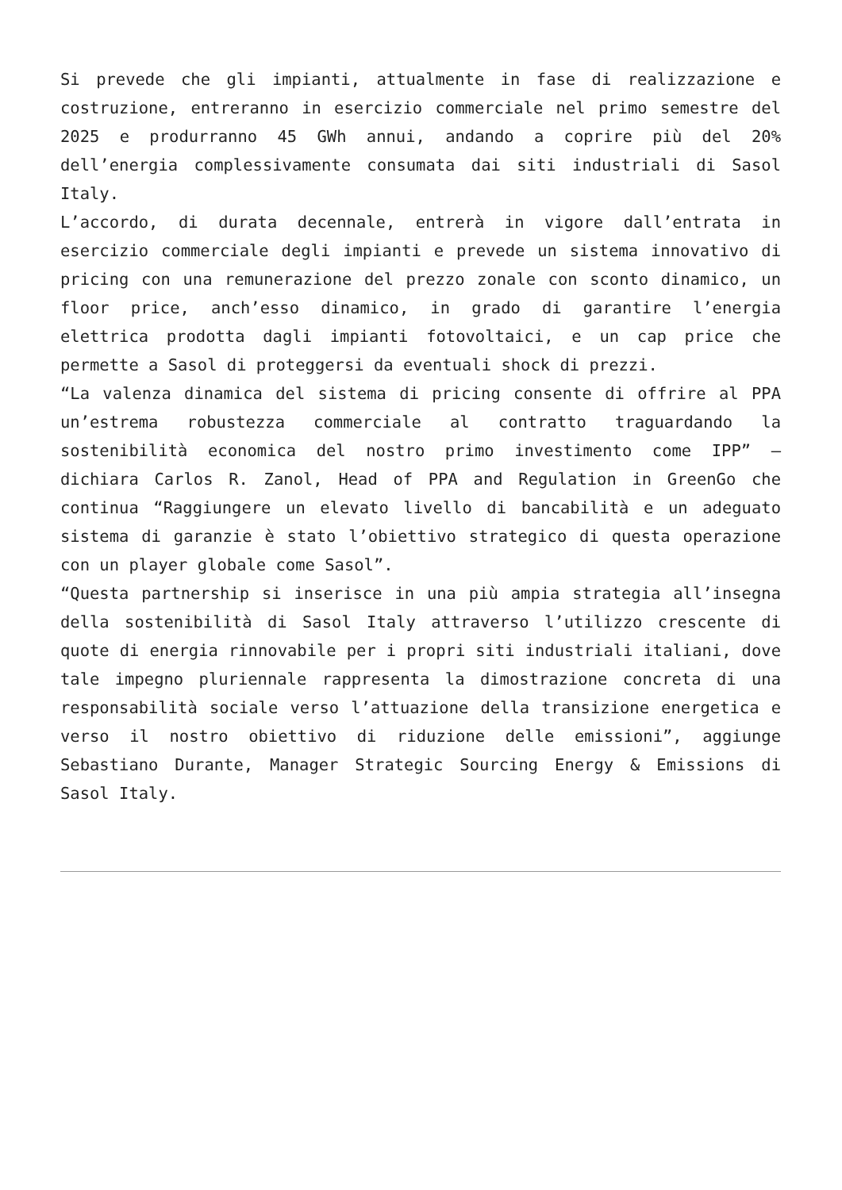Si prevede che gli impianti, attualmente in fase di realizzazione e costruzione, entreranno in esercizio commerciale nel primo semestre del 2025 e produrranno 45 GWh annui, andando a coprire più del 20% dell’energia complessivamente consumata dai siti industriali di Sasol Italy.
L’accordo, di durata decennale, entrerà in vigore dall’entrata in esercizio commerciale degli impianti e prevede un sistema innovativo di pricing con una remunerazione del prezzo zonale con sconto dinamico, un floor price, anch’esso dinamico, in grado di garantire l’energia elettrica prodotta dagli impianti fotovoltaici, e un cap price che permette a Sasol di proteggersi da eventuali shock di prezzi.
“La valenza dinamica del sistema di pricing consente di offrire al PPA un’estrema robustezza commerciale al contratto traguardando la sostenibilità economica del nostro primo investimento come IPP” – dichiara Carlos R. Zanol, Head of PPA and Regulation in GreenGo che continua “Raggiungere un elevato livello di bancabilità e un adeguato sistema di garanzie è stato l’obiettivo strategico di questa operazione con un player globale come Sasol”.
“Questa partnership si inserisce in una più ampia strategia all’insegna della sostenibilità di Sasol Italy attraverso l’utilizzo crescente di quote di energia rinnovabile per i propri siti industriali italiani, dove tale impegno pluriennale rappresenta la dimostrazione concreta di una responsabilità sociale verso l’attuazione della transizione energetica e verso il nostro obiettivo di riduzione delle emissioni”, aggiunge Sebastiano Durante, Manager Strategic Sourcing Energy & Emissions di Sasol Italy.